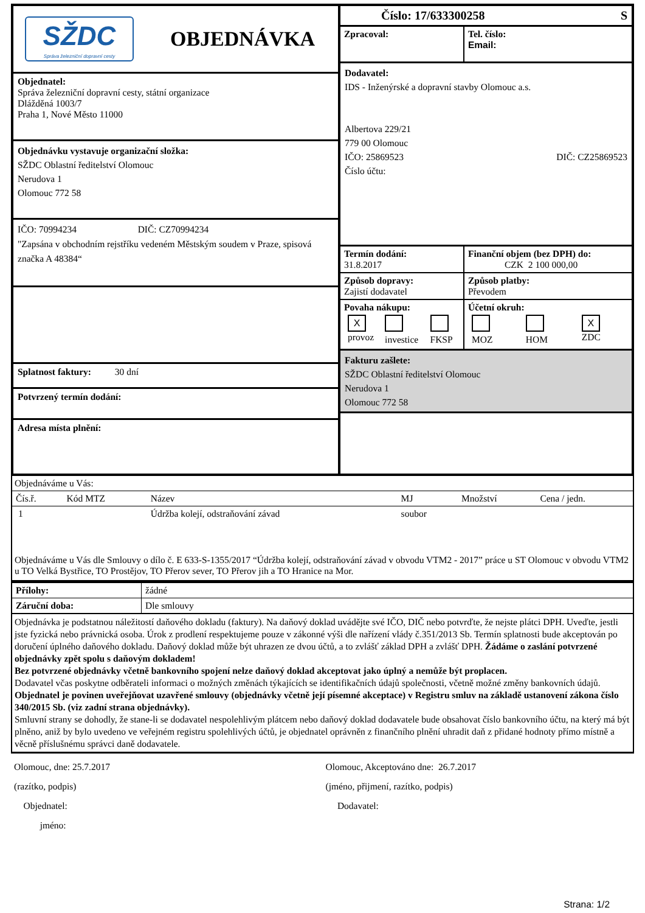SŽDC
Správa železniční dopravní cesty
OBJEDNÁVKA
Objednatel:
Správa železniční dopravní cesty, státní organizace
Dlážděná 1003/7
Praha 1, Nové Město 11000
Objednávku vystavuje organizační složka:
SŽDC Oblastní ředitelství Olomouc
Nerudova 1
Olomouc 772 58
IČO: 70994234 DIČ: CZ70994234
"Zapsána v obchodním rejstříku vedeném Městským soudem v Praze, spisová značka A 48384“
Splatnost faktury: 30 dní
Potvrzený termín dodání:
Adresa místa plnění:
Číslo: 17/633300258 S
| Zpracoval: | Tel. číslo: Email: |
Dodavatel:
IDS - Inženýrské a dopravní stavby Olomouc a.s.
Albertova 229/21
779 00 Olomouc
IČO: 25869523 DIČ: CZ25869523
Číslo účtu:
| Termín dodání: 31.8.2017 | Finanční objem (bez DPH) do: CZK 2 100 000,00 |
| --- | --- |
| Způsob dopravy: Zajistí dodavatel | Způsob platby: Převodem |
| Povaha nákupu: / X provoz / investice / FKSP / | Účetní okruh: / MOZ / HOM / X ZDC / |
Fakturu zašlete:
SŽDC Oblastní ředitelství Olomouc
Nerudova 1
Olomouc 772 58
Objednáváme u Vás:
| Čís.ř. | Kód MTZ | Název | MJ | Množství | Cena / jedn. |
| --- | --- | --- | --- | --- | --- |
| 1 | | Údržba kolejí, odstraňování závad | soubor | | |
Objednáváme u Vás dle Smlouvy o dílo č. E 633-S-1355/2017 “Údržba kolejí, odstraňování závad v obvodu VTM2 - 2017” práce u ST Olomouc v obvodu VTM2 u TO Velká Bystřice, TO Prostějov, TO Přerov sever, TO Přerov jih a TO Hranice na Mor.
| Přílohy: | žádné |
| Záruční doba: | Dle smlouvy |
Objednávka je podstatnou náležitostí daňového dokladu (faktury). Na daňový doklad uvádějte své IČO, DIČ nebo potvrďte, že nejste plátci DPH. Uveďte, jestli jste fyzická nebo právnická osoba. Úrok z prodlení respektujeme pouze v zákonné výši dle nařízení vlády č.351/2013 Sb. Termín splatnosti bude akceptován po doručení úplného daňového dokladu. Daňový doklad může být uhrazen ze dvou účtů, a to zvlášť základ DPH a zvlášť DPH. Žádáme o zaslání potvrzené objednávky zpět spolu s daňovým dokladem!
Bez potvrzené objednávky včetně bankovního spojení nelze daňový doklad akceptovat jako úplný a nemůže být proplacen.
Dodavatel včas poskytne odběrateli informaci o možných změnách týkajících se identifikačních údajů společnosti, včetně možné změny bankovních údajů. Objednatel je povinen uveřejňovat uzavřené smlouvy (objednávky včetně její písemné akceptace) v Registru smluv na základě ustanovení zákona číslo 340/2015 Sb. (viz zadní strana objednávky).
Smluvní strany se dohodly, že stane-li se dodavatel nespolehlivým plátcem nebo daňový doklad dodavatele bude obsahovat číslo bankovního účtu, na který má být plněno, aniž by bylo uvedeno ve veřejném registru spolehlivých účtů, je objednatel oprávněn z finančního plnění uhradit daň z přidané hodnoty přímo místně a věcně příslušnému správci daně dodavatele.
Olomouc, dne: 25.7.2017
(razítko, podpis)
Objednatel:
jméno:
Olomouc, Akceptováno dne: 26.7.2017
(jméno, přijmení, razítko, podpis)
Dodavatel:
Strana: 1/2